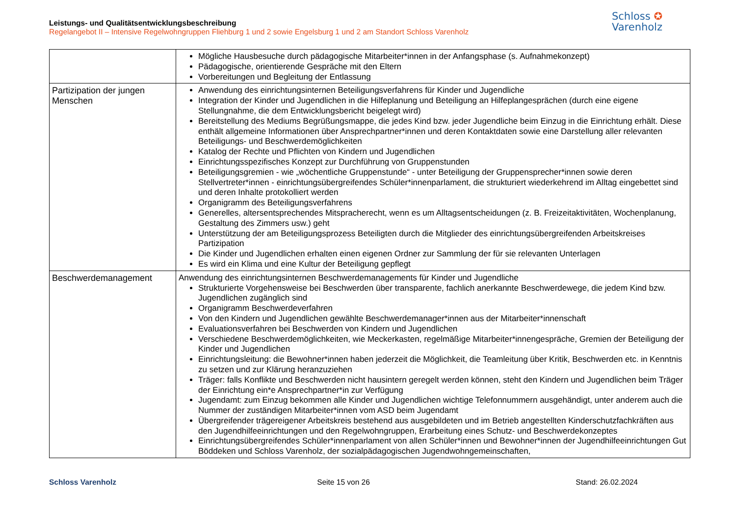Leistungs- und Qualitätsentwicklungsbeschreibung
Regelangebot II – Intensive Regelwohngruppen Fliehburg 1 und 2 sowie Engelsburg 1 und 2 am Standort Schloss Varenholz
Schloss ✪
Varenholz
| | Mögliche Hausbesuche durch pädagogische Mitarbeiter*innen in der Anfangsphase (s. Aufnahmekonzept) Pädagogische, orientierende Gespräche mit den Eltern Vorbereitungen und Begleitung der Entlassung |
| Partizipation der jungen Menschen | Anwendung des einrichtungsinternen Beteiligungsverfahrens für Kinder und Jugendliche Integration der Kinder und Jugendlichen in die Hilfeplanung und Beteiligung an Hilfeplangesprächen (durch eine eigene Stellungnahme, die dem Entwicklungsbericht beigelegt wird) Bereitstellung des Mediums Begrüßungsmappe, die jedes Kind bzw. jeder Jugendliche beim Einzug in die Einrichtung erhält. Diese enthält allgemeine Informationen über Ansprechpartner*innen und deren Kontaktdaten sowie eine Darstellung aller relevanten Beteiligungs- und Beschwerdemöglichkeiten Katalog der Rechte und Pflichten von Kindern und Jugendlichen Einrichtungsspezifisches Konzept zur Durchführung von Gruppenstunden Beteiligungsgremien - wie „wöchentliche Gruppenstunde“ - unter Beteiligung der Gruppensprecher*innen sowie deren Stellvertreter*innen - einrichtungsübergreifendes Schüler*innenparlament, die strukturiert wiederkehrend im Alltag eingebettet sind und deren Inhalte protokolliert werden Organigramm des Beteiligungsverfahrens Generelles, altersentsprechendes Mitspracherecht, wenn es um Alltagsentscheidungen (z. B. Freizeitaktivitäten, Wochenplanung, Gestaltung des Zimmers usw.) geht Unterstützung der am Beteiligungsprozess Beteiligten durch die Mitglieder des einrichtungsübergreifenden Arbeitskreises Partizipation Die Kinder und Jugendlichen erhalten einen eigenen Ordner zur Sammlung der für sie relevanten Unterlagen Es wird ein Klima und eine Kultur der Beteiligung gepflegt |
| Beschwerdemanagement | Anwendung des einrichtungsinternen Beschwerdemanagements für Kinder und Jugendliche Strukturierte Vorgehensweise bei Beschwerden über transparente, fachlich anerkannte Beschwerdewege, die jedem Kind bzw. Jugendlichen zugänglich sind Organigramm Beschwerdeverfahren Von den Kindern und Jugendlichen gewählte Beschwerdemanager*innen aus der Mitarbeiter*innenschaft Evaluationsverfahren bei Beschwerden von Kindern und Jugendlichen Verschiedene Beschwerdemöglichkeiten, wie Meckerkasten, regelmäßige Mitarbeiter*innengespräche, Gremien der Beteiligung der Kinder und Jugendlichen Einrichtungsleitung: die Bewohner*innen haben jederzeit die Möglichkeit, die Teamleitung über Kritik, Beschwerden etc. in Kenntnis zu setzen und zur Klärung heranzuziehen Träger: falls Konflikte und Beschwerden nicht hausintern geregelt werden können, steht den Kindern und Jugendlichen beim Träger der Einrichtung ein*e Ansprechpartner*in zur Verfügung Jugendamt: zum Einzug bekommen alle Kinder und Jugendlichen wichtige Telefonnummern ausgehändigt, unter anderem auch die Nummer der zuständigen Mitarbeiter*innen vom ASD beim Jugendamt Übergreifender trägereigener Arbeitskreis bestehend aus ausgebildeten und im Betrieb angestellten Kinderschutzfachkräften aus den Jugendhilfeeinrichtungen und den Regelwohngruppen, Erarbeitung eines Schutz- und Beschwerdekonzeptes Einrichtungsübergreifendes Schüler*innenparlament von allen Schüler*innen und Bewohner*innen der Jugendhilfeeinrichtungen Gut Böddeken und Schloss Varenholz, der sozialpädagogischen Jugendwohngemeinschaften, |
Schloss Varenholz Seite 15 von 26 Stand: 26.02.2024